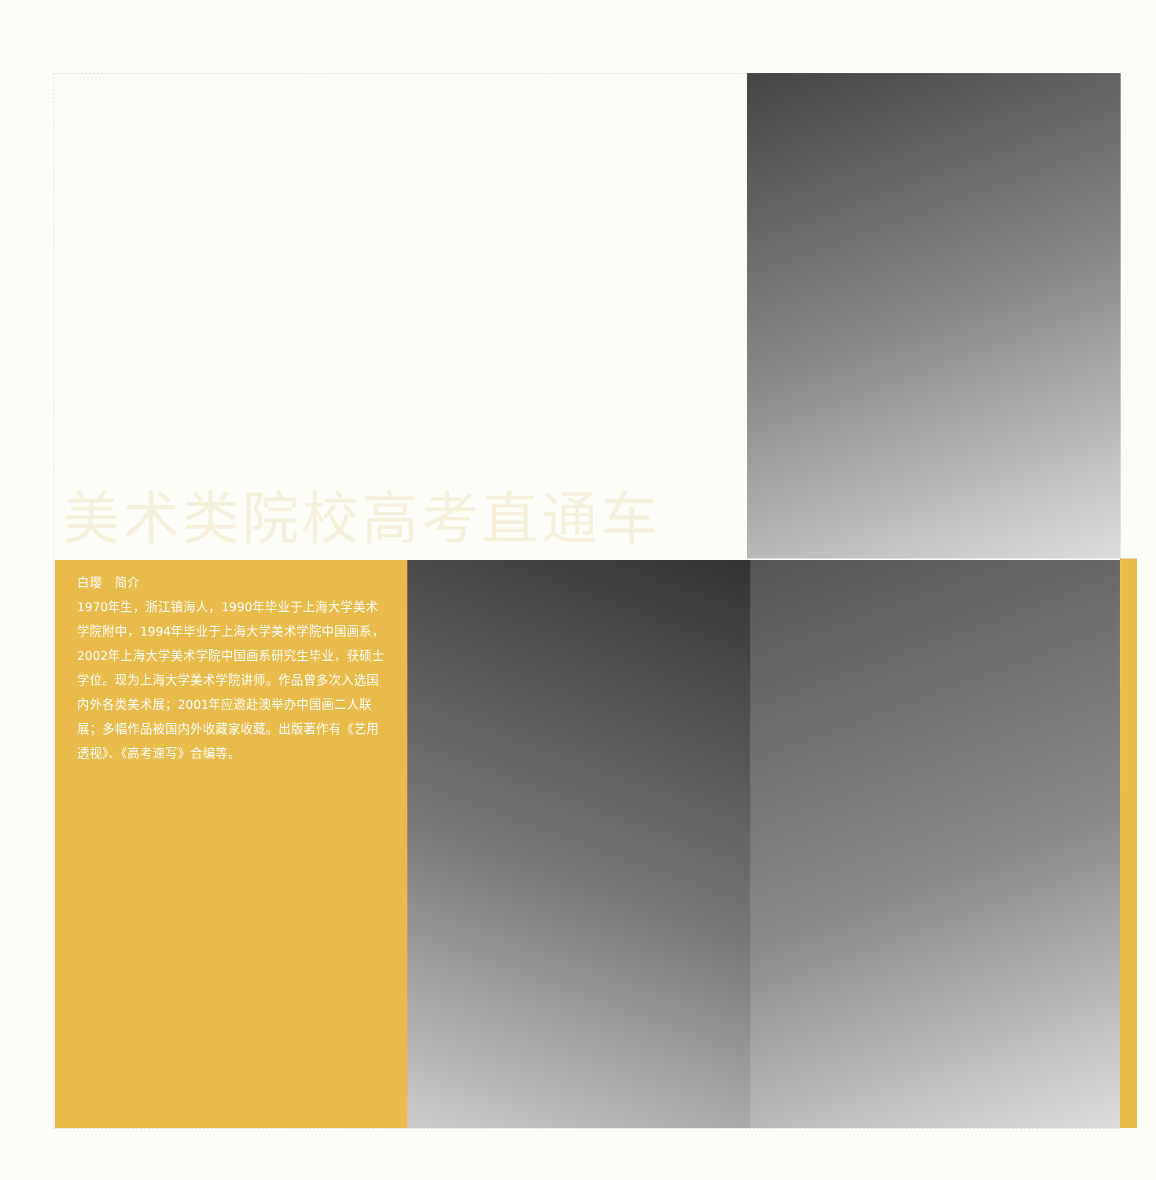美术类院校高考直通车
白璎　简介
1970年生，浙江镇海人，1990年毕业于上海大学美术学院附中，1994年毕业于上海大学美术学院中国画系，2002年上海大学美术学院中国画系研究生毕业，获硕士学位。现为上海大学美术学院讲师。作品曾多次入选国内外各类美术展；2001年应邀赴澳举办中国画二人联展；多幅作品被国内外收藏家收藏。出版著作有《艺用透视》、《高考速写》合编等。